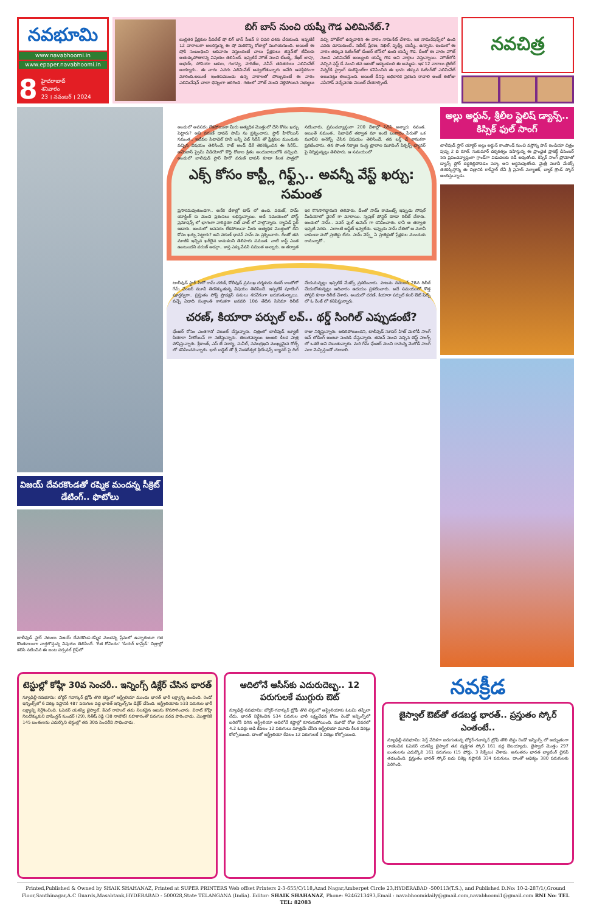నవభూమి
www.navabhoomi.in
www.epaper.navabhoomi.in
8
హైదరాబాద్
శనివారం
23 । నవంబర్ । 2024
బిగ్ బాస్ నుంచి యష్మీ గౌడ ఎలిమినేట్.?
బుల్లితెర ప్రేక్షకుల ఫేవరేట్ షో బిగ్ బాస్ సీజన్ 8 చివరి దశకు చేరుకుంది. ఇప్పటికే 12 వారాలుగా అలరిస్తున్న ఈ షో మరికొన్ని రోజుల్లో ముగియనుంది. అయితే ఈ షోకి సంబంధించి ఆదివారం వస్తుందంటే చాలు ప్రేక్షకులు టెన్షన్‌తో టీవీలకు అతుక్కుపోతారన్న విషయం తెలిసిందే. ఇప్పటికే హౌజ్ నుంచి బేబక్క, శేఖర్ బాషా, అభయ్, సోనియా ఆకుల, గంగవ్వ, హరితేజ, నవీన్ తదితరులు ఎలిమినేట్ అయ్యారు.. ఈ వారం ఎవరు ఎలిమినేట్ అవ్వబోతున్నారు అనేది ఆసక్తికరంగా మారింది.అయితే ఇంతకుముందు ఉన్న వారాలతో పోల్చుకుంటే ఈ వారం ఎలిమినేషన్ చాలా భిన్నంగా జరిగింది. గతంలో హౌజ్ నుంచి వెళ్లిపోయిన సభ్యులు వచ్చి హౌజ్‌లో ఉన్నవారిని ఈ వారం నామినేట్ చేశారు. ఇక నామినేషన్స్‌లో ఉంది ఎవరు చూసుకుంటే.. నబీల్, ప్రేరణ, నిఖిల్, పృథ్వీ, యష్మీ.. ఉన్నారు. ఇందులో ఈ వారం తక్కువ ఓటింగ్‌తో డేంజర్ జోన్‌లో ఉంది యష్మీ గౌడ. దీంతో ఈ వారం హౌజ్ నుంచి ఎలిమినేట్ అయ్యింది యష్మీ గౌడ అని వార్తలు వస్తున్నాయి. హౌజ్‌లోకి వచ్చిన ఫస్ట్ డే నుంచి తన ఆటతో ఆకట్టుకుంది ఈ అమ్మడు. ఇక 12 వారాలు టైటిల్ విన్నర్‌కి స్ట్రాంగ్ కంటెస్టెంట్‌గా కనిపించిన ఈ భామ తక్కువ ఓటింగ్‌తో ఎలిమినేట్ అయినట్లు తెలుస్తుంది. అయితే దీనిపై అధికారిక ప్రకటన రావాలి అంటే ఈరోజు ఎపిసోడ్ వచ్చేవరకు వెయిట్ చేయాల్సిందే.
నవచిత్ర
విజయ్ దేవరకొండతో రష్మిక మందన్న సీక్రెట్ డేటింగ్.. ఫొటోలు
టాలీవుడ్ స్టార్ నటులు విజయ్ దేవరకొండ-రష్మిక మందన్న ప్రేమలో ఉన్నారంటూ గత కొంతకాలంగా వార్తలొస్తున్న విషయం తెలిసిందే. 'గీత గోవిందం' 'డియర్ కామ్రేడ్' చిత్రాల్లో కలిసి నటించిన ఈ జంట పర్సనల్ లైఫ్‌లో
అందులో అవసరం లేకపోయినా మీరు అత్యధిక మొత్తంలో దేని కోసం ఖర్చు పెట్టారు? అని వరుణ్ ధావన్ సామ్ ను ప్రశ్నించారు. స్టార్ హీరోయిన్ సమంత.. ఇటీవల సిటాడెల్ హనీ బన్నీ వెబ్ సిరీస్ తో ప్రేక్షకుల ముందుకు వచ్చిన విషయం తెలిసిందే. రాజ్ అండ్ డీకే తెరకెక్కించిన ఈ సిరీస్.. అమెజాన్ ప్రైమ్ వీడియోలో కొద్ది రోజుల క్రితం అందుబాటులోకి వచ్చింది. అందులో బాలీవుడ్ స్టార్ హీరో వరుణ్ ధావన్ కూడా కీలక పాత్రలో నటించారు. ప్రపంచవ్యాప్తంగా 200 దేశాల్లో సిరీస్ అన్నారు నవంత. అయితే సమంత.. సిటాడెల్ తర్వాత మా ఇంటి బంగారం పేరుతో ఒక మూవీని అనౌన్స్ చేసిన విషయం తెలిసిందే. తన బర్త్ డే కానుకగా ప్రకటించారు. తన సొంత నిర్మాణ సంస్థ ట్రాలాల మూవింగ్ పిక్చర్స్ బ్యానర్ పై నిర్మిస్తున్నట్లు తెలిపారు. ఆ సమయంలో
ఎక్స్ కోసం కాస్ట్లీ గిఫ్ట్స్.. అవన్నీ వేస్ట్ ఖర్చు: సమంత
ప్రసారమవుతుండగా.. అనేక దేశాల్లో టాప్ లో ఉంది. వరుణ్, సామ్ యాక్టింగ్ కు మంచి ప్రశంసలు లభిస్తున్నాయి. అదే సమయంలో పోస్ట్ ప్రమోషన్స్ లో భాగంగా వారిద్దరూ చిట్ చాట్ లో పాల్గొన్నారు. ర్యాపిడ్ ఫైర్ ఆడారు. అందులో అవసరం లేకపోయినా మీరు అత్యధిక మొత్తంలో దేని కోసం ఖర్చు పెట్టారు? అని వరుణ్ ధావన్ సామ్ ను ప్రశ్నించారు. దీంతో తన మాజీకి ఇచ్చిన ఖరీదైన కానుకలని తెలిపారు సమంత. వాటి కాస్ట్ ఎంత ఉంటుందని వరుణ్ అడగ్గా.. కాస్త ఎక్కువేనని సమంత అన్నారు. ఆ తర్వాత ఇక కొనసాగిద్దామని తెలిపారు. దీంతో సామ్ కామెంట్స్ ఇప్పుడు సోషల్ మీడియాలో వైరల్ గా మారాయి. స్పెషల్ పోస్టర్ కూడా రిలీజ్ చేశారు. అందులో సామ్.. పవర్ ఫుల్ ఉమెన్ గా కనిపించారు. కానీ ఆ తర్వాత ఇప్పటి వరకు.. ఎలాంటి అప్డేట్ ఇవ్వలేదు. ఇప్పుడు సామ్ చేతిలో ఆ మూవీ కాకుండా మరో ప్రాజెక్టు లేదు. సామ్ నెక్స్ట్ ఏ ప్రాజెక్టుతో ప్రేక్షకుల ముందుకు రానున్నారో..
టాలీవుడ్ స్టార్ హీరో రామ్ చరణ్, కోలీవుడ్ ప్రముఖ దర్శకుడు శంకర్ కాంబోలో గేమ్ ఛేంజర్ మూవీ తెరకెక్కుతున్న విషయం తెలిసిందే. ఇప్పటికే షూటింగ్ పూర్తవ్వగా.. ప్రస్తుతం పోస్ట్ ప్రొడక్షన్ పనులు శరవేగంగా జరుగుతున్నాయి. వచ్చే ఏడాది సంక్రాంతి కానుకగా జనవరి 10వ తేదీన సినిమా రిలీజ్ చేయనున్నట్లు ఇప్పటికే మేకర్స్ ప్రకటించారు. పాటను నవంబర్ 28న రిలీజ్ చేయబోతున్నట్లు ఆదివారం ఉదయం ప్రకటించారు. అదే సమయంలో కొత్త పోస్టర్ కూడా రిలీజ్ చేశారు. అందులో చరణ్, కియారా పర్పుల్ కలర్ ఔట్ ఫిట్స్ లో ఓ రేంజ్ లో కనిపిస్తున్నారు.
చరణ్, కియారా పర్పుల్ లవ్.. థర్డ్ సింగిల్ ఎప్పుడంటే?
ఛేంజర్ కోసం ఎంతగానో వెయిట్ చేస్తున్నారు. చిత్రంలో బాలీవుడ్ బ్యూటీ కియారా హీరోయిన్ గా నటిస్తున్నారు. తెలుగమ్మాయి అంజలి కీలక పాత్ర పోషిస్తున్నారు. శ్రీకాంత్, ఎస్ జే సూర్య, సునీల్, సముద్రఖని ముఖ్యమైన రోల్స్ లో కనిపించనున్నారు. భారీ బడ్జెట్ తో శ్రీ వెంకటేశ్వర క్రియేషన్స్ బ్యానర్ పై దిల్ రాజు నిర్మిస్తున్నారు. అదిరిపోయిందని, టాలీవుడ్ సూపర్ హిట్ మెలోడీ సాంగ్ ఆన్ లోడింగ్ అంటూ సందడి చేస్తున్నారు. తమన్ నుంచి వచ్చిన బెస్ట్ సాంగ్స్ లో ఒకటి అని చెబుతున్నారు. మరి గేమ్ ఛేంజర్ నుంచి రానున్న మెలోడీ సాంగ్ ఎలా మెప్పిస్తుందో చూడాలి.
అల్లు అర్జున్, శ్రీలీల స్టైలిష్ డ్యాన్స్.. కిస్సిక్ ఫుల్ సాంగ్
టాలీవుడ్ స్టార్ యాక్టర్ అల్లు అర్జున్ కాంపౌండ్ నుంచి వస్తోన్న పాన్ ఇండియా చిత్రం పుష్ప 2 ది రూల్. సుకుమార్ దర్శకత్వం వహిస్తున్న ఈ ప్రాంఛైజీ ప్రాజెక్ట్ డిసెంబర్ 5న ప్రపంచవ్యాప్తంగా గ్రాండ్‌గా విడుదలకు రెడీ అవుతోంది. కిస్సిక్ సాంగ్ ప్రోమోతో డ్యాన్స్ ఫ్లోర్ దద్దరిల్లిపోవడం పక్కా అని అర్థమవుతోంది. మైత్రీ మూవీ మేకర్స్ తెరకెక్కిస్తోన్న ఈ చిత్రానికి రాక్‌స్టార్ దేవీ శ్రీ ప్రసాద్ మ్యూజిక్, బ్యాక్ గ్రౌండ్ స్కోర్ అందిస్తున్నాడు.
టెస్టుల్లో కోహ్లీ 30వ సెంచరీ.. ఇన్నింగ్స్ డిక్లేర్ చేసిన భారత్
న్యూఢిల్లీ-నవభూమి: బోర్డర్ గవాస్కర్ ట్రోఫీ తొలి టెస్టులో ఆస్ట్రేలియా ముందు భారత్ భారీ లక్ష్యాన్ని ఉంచింది. రెండో ఇన్నింగ్స్‌లో 6 వికెట్ల నష్టానికి 487 పరుగుల వద్ద భారత్ ఇన్నింగ్స్‌ను డిక్లేర్ చేసింది. ఆస్ట్రేలియాకు 533 పరుగుల భారీ లక్ష్యాన్ని నిర్దేశించింది. ఓపెనర్ యశస్వి జైస్వాల్, కేఎల్ రాహుల్ తమ నిలకడైన ఆటను కొనసాగించారు. విరాట్ కోహ్లీ నిలదొక్కుకుని వాషింగ్టన్ సుందర్ (29), నితీష్ రెడ్డి (38 నాటౌట్) సహకారంతో పరుగుల వరద పారించాడు. మొత్తానికి 145 బంతులను ఎదుర్కొని టెస్టుల్లో తన 30వ సెంచరీని సాధించాడు.
ఆదిలోనే ఆసీస్‌కు ఎదురుదెబ్బ.. 12 పరుగులకే ముగ్గురు ఔట్
న్యూఢిల్లీ-నవభూమి: బోర్డర్-గవాస్కర్ ట్రోఫీ తొలి టెస్టులో ఆస్ట్రేలియాకు ఓటమి తప్పేలా లేదు. భారత్ నిర్దేశించిన 534 పరుగుల భారీ లక్ష్యచేధన కోసం రెండో ఇన్నింగ్స్‌లో బరిలోకి దిగిన ఆస్ట్రేలియా ఆదిలోనే కష్టాల్లో కూరుకుపోయింది. మూడో రోజు చివరలో 4.2 ఓవర్లు ఆడి కేవలం 12 పరుగులు మాత్రమే చేసిన ఆస్ట్రేలియా మూడు కీలక వికెట్లు కోల్పోయింది. దాంతో ఆస్ట్రేలియా కేవలం 12 పరుగులకే 3 వికెట్లు కోల్పోయింది.
నవక్రీడ
జైస్వాల్ ఔట్‌తో తడబడ్డ భారత్.. ప్రస్తుతం స్కోర్ ఎంతంటే..
న్యూఢిల్లీ-నవభూమి: పెర్త్ వేదికగా జరుగుతున్న బోర్డర్-గవాస్కర్ ట్రోఫీ తొలి టెస్టు రెండో ఇన్నింగ్స్ లో అద్భుతంగా రాణించిన ఓపెనర్ యశస్వి జైస్వాల్ తన వ్యక్తిగత స్కోర్ 161 వద్ద ఔటయ్యాడు. జైస్వాల్ మొత్తం 297 బంతులను ఎదుర్కొని 161 పరుగులు (15 ఫోర్లు, 3 సిక్స్‌లు) చేశాడు. అనంతరం భారత బ్యాటింగ్ లైనప్ తడబడింది. ప్రస్తుతం భారత్ స్కోర్ ఐదు వికెట్ల నష్టానికి 334 పరుగులు. దాంతో ఆధిక్యం 380 పరుగులకు పెరిగింది.
Printed,Published & Owned by SHAIK SHAHANAZ, Printed at SUPER PRINTERS Web offset Printers 2-3-655/C/118,Azad Nagar,Amberpet Circle 23,HYDERABAD -500113(T.S.), and Published D.No: 10-2-287/1/,Ground Floor,Santhinagar,A.C Guards,Masabtank,HYDERABAD - 500028,State TELANGANA (India). Editor: SHAIK SHAHANAZ, Phone: 9246213493,Email : navabhoomidaily@gmail.com,navabhoomi1@gmail.com RNI No: TEL TEL: 82083